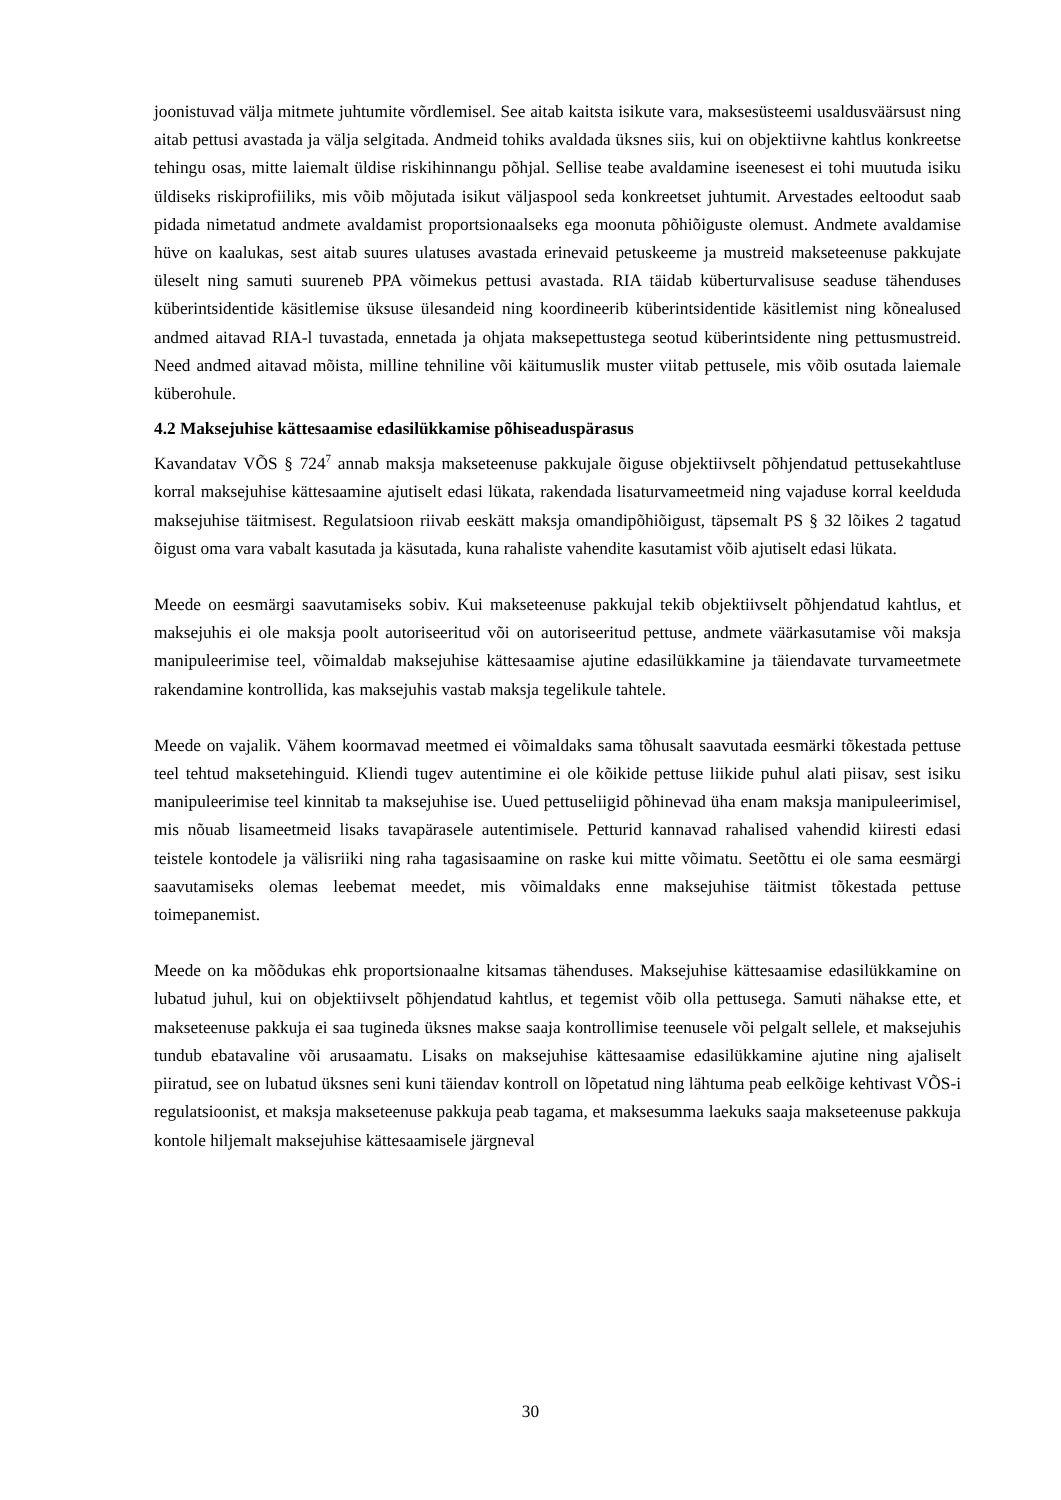joonistuvad välja mitmete juhtumite võrdlemisel. See aitab kaitsta isikute vara, maksesüsteemi usaldusväärsust ning aitab pettusi avastada ja välja selgitada. Andmeid tohiks avaldada üksnes siis, kui on objektiivne kahtlus konkreetse tehingu osas, mitte laiemalt üldise riskihinnangu põhjal. Sellise teabe avaldamine iseenesest ei tohi muutuda isiku üldiseks riskiprofiiliks, mis võib mõjutada isikut väljaspool seda konkreetset juhtumit. Arvestades eeltoodut saab pidada nimetatud andmete avaldamist proportsionaalseks ega moonuta põhiõiguste olemust. Andmete avaldamise hüve on kaalukas, sest aitab suures ulatuses avastada erinevaid petuskeeme ja mustreid makseteenuse pakkujate üleselt ning samuti suureneb PPA võimekus pettusi avastada. RIA täidab küberturvalisuse seaduse tähenduses küberintsidentide käsitlemise üksuse ülesandeid ning koordineerib küberintsidentide käsitlemist ning kõnealused andmed aitavad RIA-l tuvastada, ennetada ja ohjata maksepettustega seotud küberintsidente ning pettusmustreid. Need andmed aitavad mõista, milline tehniline või käitumuslik muster viitab pettusele, mis võib osutada laiemale küberohule.
4.2 Maksejuhise kättesaamise edasilükkamise põhiseaduspärasus
Kavandatav VÕS § 724<sup>7</sup> annab maksja makseteenuse pakkujale õiguse objektiivselt põhjendatud pettusekahtluse korral maksejuhise kättesaamine ajutiselt edasi lükata, rakendada lisaturvameetmeid ning vajaduse korral keelduda maksejuhise täitmisest. Regulatsioon riivab eeskätt maksja omandipõhiõigust, täpsemalt PS § 32 lõikes 2 tagatud õigust oma vara vabalt kasutada ja käsutada, kuna rahaliste vahendite kasutamist võib ajutiselt edasi lükata.
Meede on eesmärgi saavutamiseks sobiv. Kui makseteenuse pakkujal tekib objektiivselt põhjendatud kahtlus, et maksejuhis ei ole maksja poolt autoriseeritud või on autoriseeritud pettuse, andmete väärkasutamise või maksja manipuleerimise teel, võimaldab maksejuhise kättesaamise ajutine edasilükkamine ja täiendavate turvameetmete rakendamine kontrollida, kas maksejuhis vastab maksja tegelikule tahtele.
Meede on vajalik. Vähem koormavad meetmed ei võimaldaks sama tõhusalt saavutada eesmärki tõkestada pettuse teel tehtud maksetehinguid. Kliendi tugev autentimine ei ole kõikide pettuse liikide puhul alati piisav, sest isiku manipuleerimise teel kinnitab ta maksejuhise ise. Uued pettuseliigid põhinevad üha enam maksja manipuleerimisel, mis nõuab lisameetmeid lisaks tavapärasele autentimisele. Petturid kannavad rahalised vahendid kiiresti edasi teistele kontodele ja välisriiki ning raha tagasisaamine on raske kui mitte võimatu. Seetõttu ei ole sama eesmärgi saavutamiseks olemas leebemat meedet, mis võimaldaks enne maksejuhise täitmist tõkestada pettuse toimepanemist.
Meede on ka mõõdukas ehk proportsionaalne kitsamas tähenduses. Maksejuhise kättesaamise edasilükkamine on lubatud juhul, kui on objektiivselt põhjendatud kahtlus, et tegemist võib olla pettusega. Samuti nähakse ette, et makseteenuse pakkuja ei saa tugineda üksnes makse saaja kontrollimise teenusele või pelgalt sellele, et maksejuhis tundub ebatavaline või arusaamatu. Lisaks on maksejuhise kättesaamise edasilükkamine ajutine ning ajaliselt piiratud, see on lubatud üksnes seni kuni täiendav kontroll on lõpetatud ning lähtuma peab eelkõige kehtivast VÕS-i regulatsioonist, et maksja makseteenuse pakkuja peab tagama, et maksesumma laekuks saaja makseteenuse pakkuja kontole hiljemalt maksejuhise kättesaamisele järgneval
30